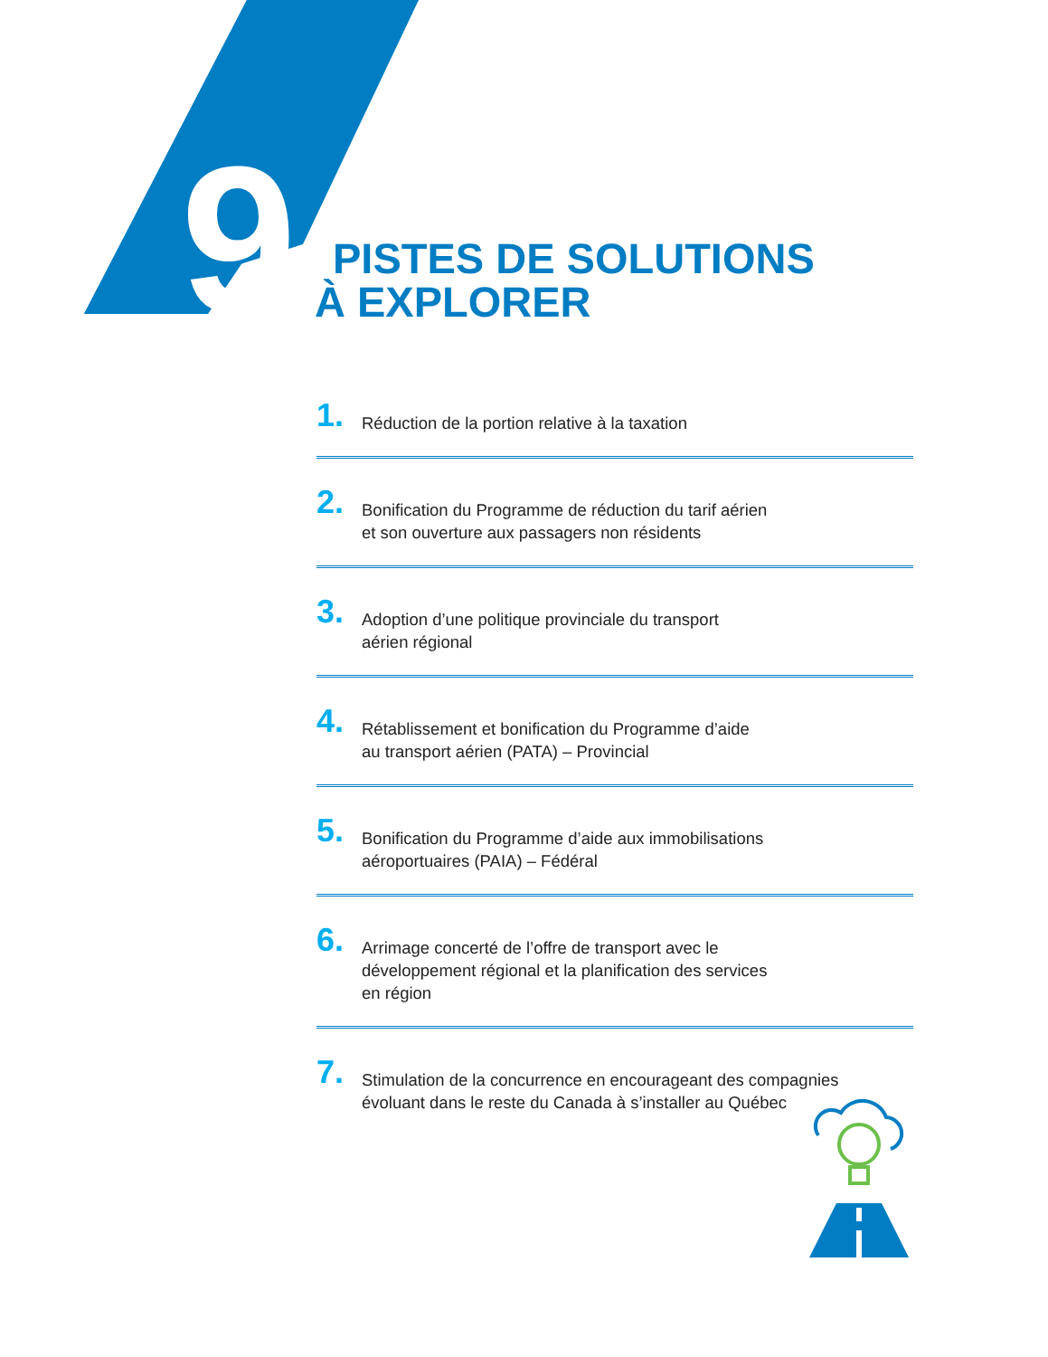9
PISTES DE SOLUTIONS
À EXPLORER
1.
Réduction de la portion relative à la taxation
2.
Bonification du Programme de réduction du tarif aérien
et son ouverture aux passagers non résidents
3.
Adoption d’une politique provinciale du transport
aérien régional
4.
Rétablissement et bonification du Programme d’aide
au transport aérien (PATA) – Provincial
5.
Bonification du Programme d’aide aux immobilisations
aéroportuaires (PAIA) – Fédéral
6.
Arrimage concerté de l’offre de transport avec le
développement régional et la planification des services
en région
7.
Stimulation de la concurrence en encourageant des compagnies
évoluant dans le reste du Canada à s’installer au Québec